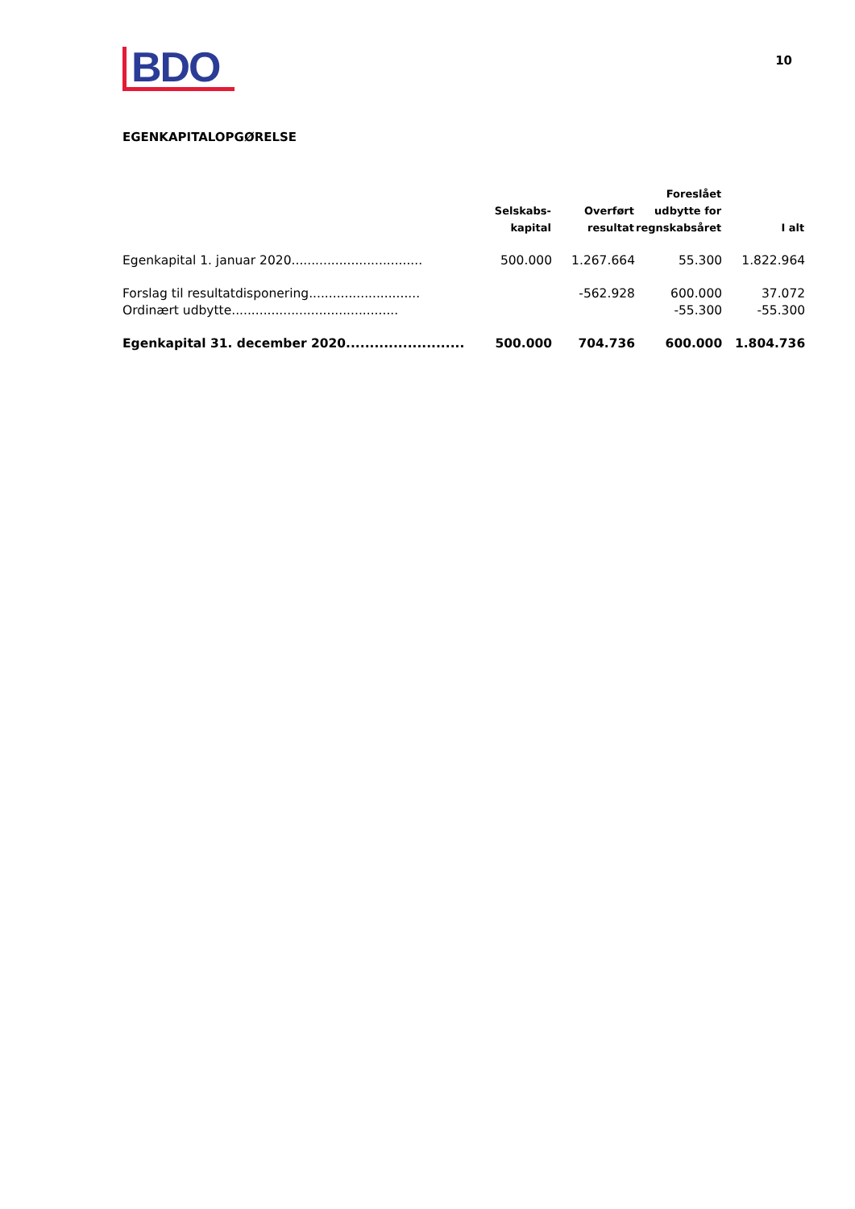BDO
10
EGENKAPITALOPGØRELSE
| | Selskabs- kapital | Overført resultat | Foreslået udbytte for regnskabsåret | I alt |
| --- | --- | --- | --- | --- |
| Egenkapital 1. januar 2020................................. | 500.000 | 1.267.664 | 55.300 | 1.822.964 |
| Forslag til resultatdisponering............................ | | -562.928 | 600.000 | 37.072 |
| Ordinært udbytte.......................................... | | | -55.300 | -55.300 |
| Egenkapital 31. december 2020......................... | 500.000 | 704.736 | 600.000 | 1.804.736 |